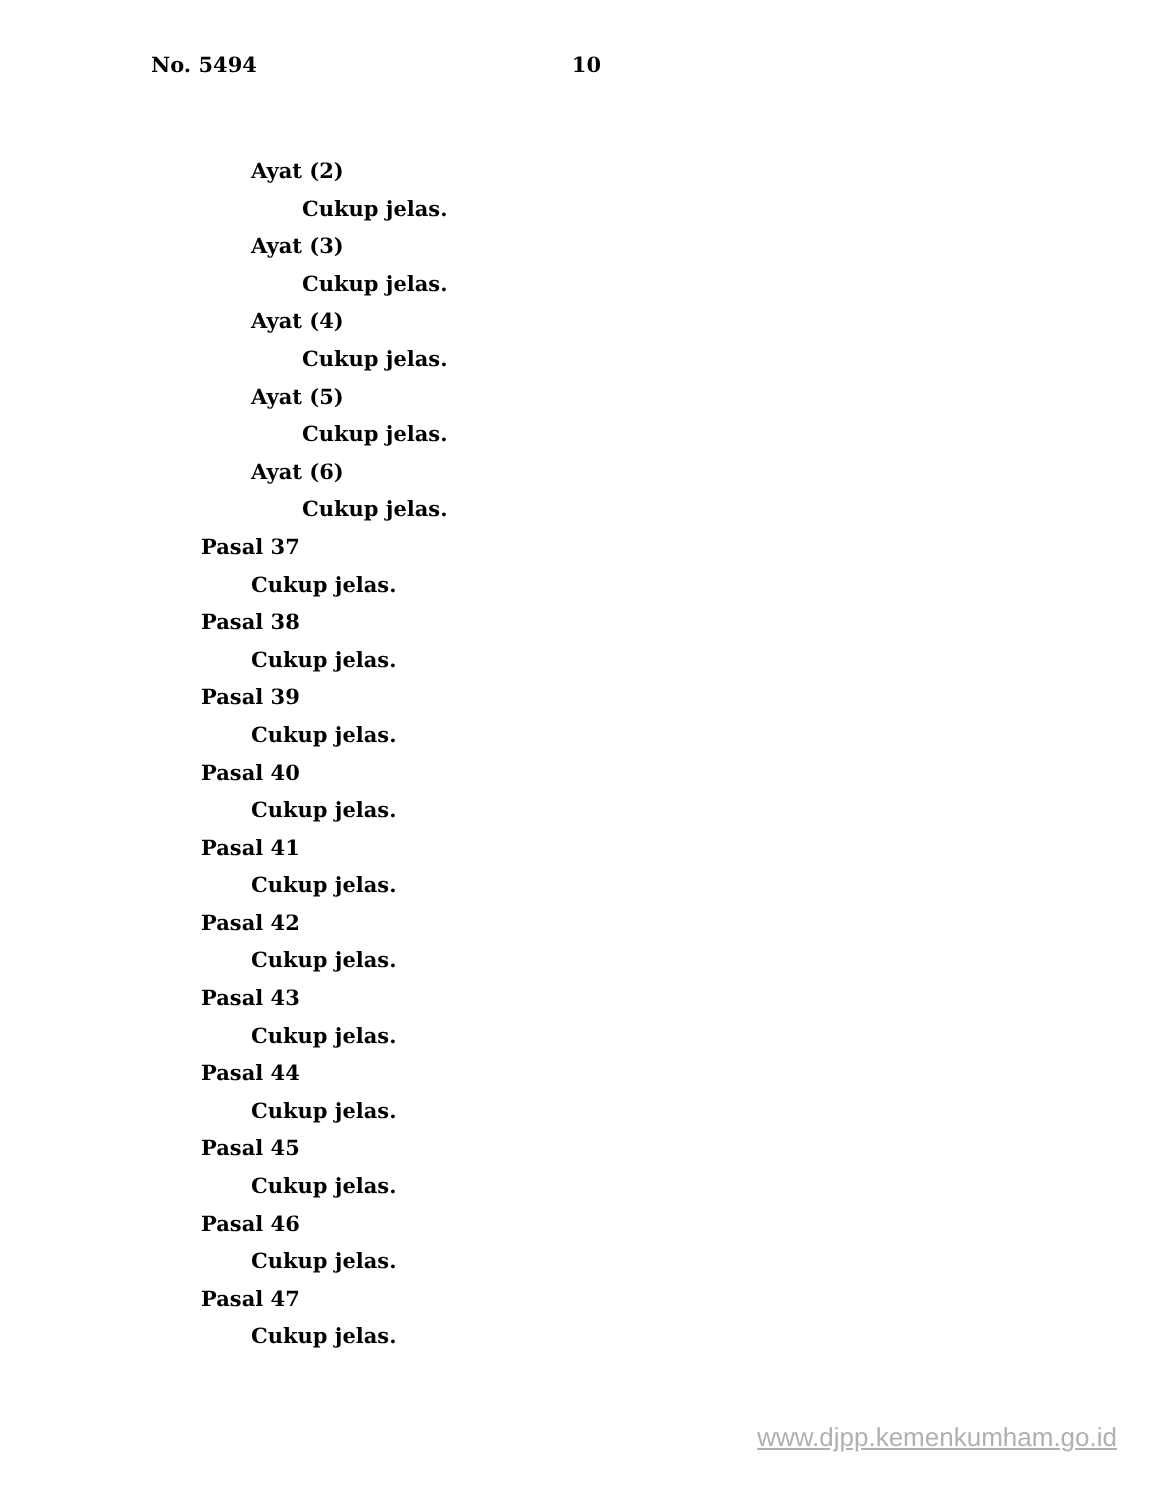No. 5494 10
Ayat (2)
Cukup jelas.
Ayat (3)
Cukup jelas.
Ayat (4)
Cukup jelas.
Ayat (5)
Cukup jelas.
Ayat (6)
Cukup jelas.
Pasal 37
Cukup jelas.
Pasal 38
Cukup jelas.
Pasal 39
Cukup jelas.
Pasal 40
Cukup jelas.
Pasal 41
Cukup jelas.
Pasal 42
Cukup jelas.
Pasal 43
Cukup jelas.
Pasal 44
Cukup jelas.
Pasal 45
Cukup jelas.
Pasal 46
Cukup jelas.
Pasal 47
Cukup jelas.
www.djpp.kemenkumham.go.id